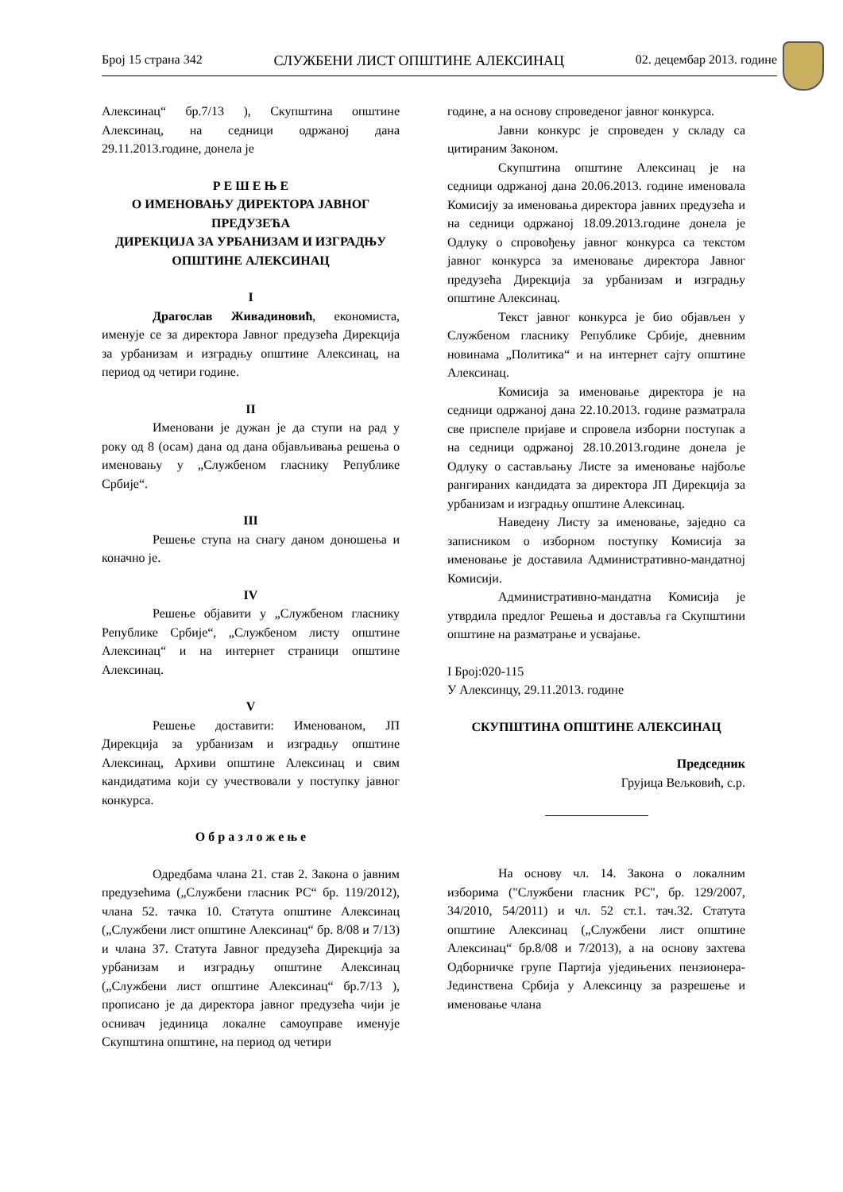Број 15 страна 342 СЛУЖБЕНИ ЛИСТ ОПШТИНЕ АЛЕКСИНАЦ 02. децембар 2013. године
Алексинац“ бр.7/13 ), Скупштина општине Алексинац, на седници одржаној дана 29.11.2013.године, донела је
Р Е Ш Е Њ Е
О ИМЕНОВАЊУ ДИРЕКТОРА ЈАВНОГ ПРЕДУЗЕЋА
ДИРЕКЦИЈА ЗА УРБАНИЗАМ И ИЗГРАДЊУ ОПШТИНЕ АЛЕКСИНАЦ
I
Драгослав Живадиновић, економиста, именује се за директора Јавног предузећа Дирекција за урбанизам и изградњу општине Алексинац, на период од четири године.
II
Именовани је дужан је да ступи на рад у року од 8 (осам) дана од дана објављивања решења о именовању у „Службеном гласнику Републике Србије“.
III
Решење ступа на снагу даном доношења и коначно је.
IV
Решење објавити у „Службеном гласнику Републике Србије“, „Службеном листу општине Алексинац“ и на интернет страници општине Алексинац.
V
Решење доставити: Именованом, ЈП Дирекција за урбанизам и изградњу општине Алексинац, Архиви општине Алексинац и свим кандидатима који су учествовали у поступку јавног конкурса.
О б р а з л о ж е њ е
Одредбама члана 21. став 2. Закона о јавним предузећима („Службени гласник РС“ бр. 119/2012), члана 52. тачка 10. Статута општине Алексинац („Службени лист општине Алексинац“ бр. 8/08 и 7/13) и члана 37. Статута Јавног предузећа Дирекција за урбанизам и изградњу општине Алексинац („Службени лист општине Алексинац“ бр.7/13 ), прописано је да директора јавног предузећа чији је оснивач јединица локалне самоуправе именује Скупштина општине, на период од четири
године, а на основу спроведеног јавног конкурса.
Јавни конкурс је спроведен у складу са цитираним Законом.
Скупштина општине Алексинац је на седници одржаној дана 20.06.2013. године именовала Комисију за именовања директора јавних предузећа и на седници одржаној 18.09.2013.године донела је Одлуку о спровођењу јавног конкурса са текстом јавног конкурса за именовање директора Јавног предузећа Дирекција за урбанизам и изградњу општине Алексинац.
Текст јавног конкурса је био објављен у Службеном гласнику Републике Србије, дневним новинама „Политика“ и на интернет сајту општине Алексинац.
Комисија за именовање директора је на седници одржаној дана 22.10.2013. године разматрала све приспеле пријаве и спровела изборни поступак а на седници одржаној 28.10.2013.године донела је Одлуку о састављању Листе за именовање најбоље рангираних кандидата за директора ЈП Дирекција за урбанизам и изградњу општине Алексинац.
Наведену Листу за именовање, заједно са записником о изборном поступку Комисија за именовање је доставила Административно-мандатној Комисији.
Административно-мандатна Комисија је утврдила предлог Решења и доставља га Скупштини општине на разматрање и усвајање.
I Број:020-115
У Алексинцу, 29.11.2013. године
СКУПШТИНА ОПШТИНЕ АЛЕКСИНАЦ
Председник
Грујица Вељковић, с.р.
На основу чл. 14. Закона о локалним изборима ("Службени гласник РС", бр. 129/2007, 34/2010, 54/2011) и чл. 52 ст.1. тач.32. Статута општине Алексинац („Службени лист општине Алексинац“ бр.8/08 и 7/2013), а на основу захтева Одборничке групе Партија уједињених пензионера- Јединствена Србија у Алексинцу за разрешење и именовање члана